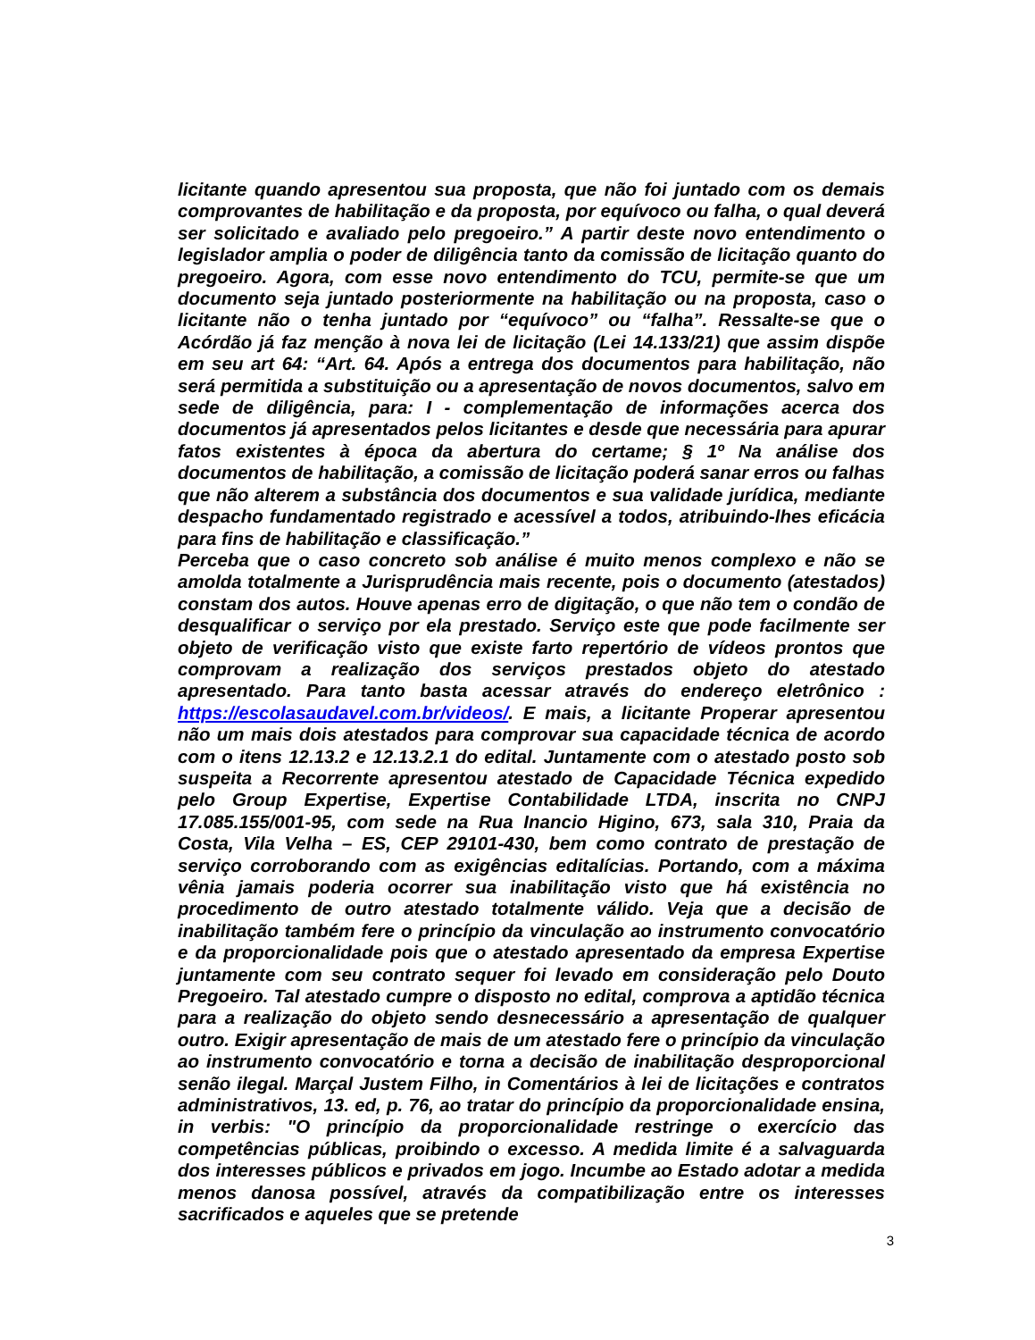licitante quando apresentou sua proposta, que não foi juntado com os demais comprovantes de habilitação e da proposta, por equívoco ou falha, o qual deverá ser solicitado e avaliado pelo pregoeiro.” A partir deste novo entendimento o legislador amplia o poder de diligência tanto da comissão de licitação quanto do pregoeiro. Agora, com esse novo entendimento do TCU, permite-se que um documento seja juntado posteriormente na habilitação ou na proposta, caso o licitante não o tenha juntado por “equívoco” ou “falha”. Ressalte-se que o Acórdão já faz menção à nova lei de licitação (Lei 14.133/21) que assim dispõe em seu art 64: “Art. 64. Após a entrega dos documentos para habilitação, não será permitida a substituição ou a apresentação de novos documentos, salvo em sede de diligência, para: I - complementação de informações acerca dos documentos já apresentados pelos licitantes e desde que necessária para apurar fatos existentes à época da abertura do certame; § 1º Na análise dos documentos de habilitação, a comissão de licitação poderá sanar erros ou falhas que não alterem a substância dos documentos e sua validade jurídica, mediante despacho fundamentado registrado e acessível a todos, atribuindo-lhes eficácia para fins de habilitação e classificação.”
Perceba que o caso concreto sob análise é muito menos complexo e não se amolda totalmente a Jurisprudência mais recente, pois o documento (atestados) constam dos autos. Houve apenas erro de digitação, o que não tem o condão de desqualificar o serviço por ela prestado. Serviço este que pode facilmente ser objeto de verificação visto que existe farto repertório de vídeos prontos que comprovam a realização dos serviços prestados objeto do atestado apresentado. Para tanto basta acessar através do endereço eletrônico : https://escolasaudavel.com.br/videos/. E mais, a licitante Properar apresentou não um mais dois atestados para comprovar sua capacidade técnica de acordo com o itens 12.13.2 e 12.13.2.1 do edital. Juntamente com o atestado posto sob suspeita a Recorrente apresentou atestado de Capacidade Técnica expedido pelo Group Expertise, Expertise Contabilidade LTDA, inscrita no CNPJ 17.085.155/001-95, com sede na Rua Inancio Higino, 673, sala 310, Praia da Costa, Vila Velha – ES, CEP 29101-430, bem como contrato de prestação de serviço corroborando com as exigências editalícias. Portando, com a máxima vênia jamais poderia ocorrer sua inabilitação visto que há existência no procedimento de outro atestado totalmente válido. Veja que a decisão de inabilitação também fere o princípio da vinculação ao instrumento convocatório e da proporcionalidade pois que o atestado apresentado da empresa Expertise juntamente com seu contrato sequer foi levado em consideração pelo Douto Pregoeiro. Tal atestado cumpre o disposto no edital, comprova a aptidão técnica para a realização do objeto sendo desnecessário a apresentação de qualquer outro. Exigir apresentação de mais de um atestado fere o princípio da vinculação ao instrumento convocatório e torna a decisão de inabilitação desproporcional senão ilegal. Marçal Justem Filho, in Comentários à lei de licitações e contratos administrativos, 13. ed, p. 76, ao tratar do princípio da proporcionalidade ensina, in verbis: "O princípio da proporcionalidade restringe o exercício das competências públicas, proibindo o excesso. A medida limite é a salvaguarda dos interesses públicos e privados em jogo. Incumbe ao Estado adotar a medida menos danosa possível, através da compatibilização entre os interesses sacrificados e aqueles que se pretende
3